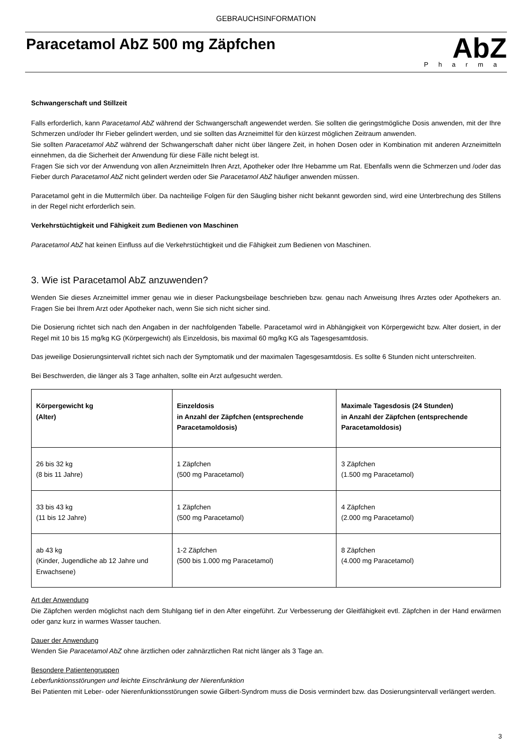GEBRAUCHSINFORMATION
Paracetamol AbZ 500 mg Zäpfchen
AbZ
Pharma
Schwangerschaft und Stillzeit
Falls erforderlich, kann Paracetamol AbZ während der Schwangerschaft angewendet werden. Sie sollten die geringstmögliche Dosis anwenden, mit der Ihre Schmerzen und/oder Ihr Fieber gelindert werden, und sie sollten das Arzneimittel für den kürzest möglichen Zeitraum anwenden.
Sie sollten Paracetamol AbZ während der Schwangerschaft daher nicht über längere Zeit, in hohen Dosen oder in Kombination mit anderen Arzneimitteln einnehmen, da die Sicherheit der Anwendung für diese Fälle nicht belegt ist.
Fragen Sie sich vor der Anwendung von allen Arzneimitteln Ihren Arzt, Apotheker oder Ihre Hebamme um Rat. Ebenfalls wenn die Schmerzen und /oder das Fieber durch Paracetamol AbZ nicht gelindert werden oder Sie Paracetamol AbZ häufiger anwenden müssen.
Paracetamol geht in die Muttermilch über. Da nachteilige Folgen für den Säugling bisher nicht bekannt geworden sind, wird eine Unterbrechung des Stillens in der Regel nicht erforderlich sein.
Verkehrstüchtigkeit und Fähigkeit zum Bedienen von Maschinen
Paracetamol AbZ hat keinen Einfluss auf die Verkehrstüchtigkeit und die Fähigkeit zum Bedienen von Maschinen.
3. Wie ist Paracetamol AbZ anzuwenden?
Wenden Sie dieses Arzneimittel immer genau wie in dieser Packungsbeilage beschrieben bzw. genau nach Anweisung Ihres Arztes oder Apothekers an. Fragen Sie bei Ihrem Arzt oder Apotheker nach, wenn Sie sich nicht sicher sind.
Die Dosierung richtet sich nach den Angaben in der nachfolgenden Tabelle. Paracetamol wird in Abhängigkeit von Körpergewicht bzw. Alter dosiert, in der Regel mit 10 bis 15 mg/kg KG (Körpergewicht) als Einzeldosis, bis maximal 60 mg/kg KG als Tagesgesamtdosis.
Das jeweilige Dosierungsintervall richtet sich nach der Symptomatik und der maximalen Tagesgesamtdosis. Es sollte 6 Stunden nicht unterschreiten.
Bei Beschwerden, die länger als 3 Tage anhalten, sollte ein Arzt aufgesucht werden.
| Körpergewicht kg (Alter) | Einzeldosis in Anzahl der Zäpfchen (entsprechende Paracetamoldosis) | Maximale Tagesdosis (24 Stunden) in Anzahl der Zäpfchen (entsprechende Paracetamoldosis) |
| --- | --- | --- |
| 26 bis 32 kg (8 bis 11 Jahre) | 1 Zäpfchen (500 mg Paracetamol) | 3 Zäpfchen (1.500 mg Paracetamol) |
| 33 bis 43 kg (11 bis 12 Jahre) | 1 Zäpfchen (500 mg Paracetamol) | 4 Zäpfchen (2.000 mg Paracetamol) |
| ab 43 kg (Kinder, Jugendliche ab 12 Jahre und Erwachsene) | 1-2 Zäpfchen (500 bis 1.000 mg Paracetamol) | 8 Zäpfchen (4.000 mg Paracetamol) |
Art der Anwendung
Die Zäpfchen werden möglichst nach dem Stuhlgang tief in den After eingeführt. Zur Verbesserung der Gleitfähigkeit evtl. Zäpfchen in der Hand erwärmen oder ganz kurz in warmes Wasser tauchen.
Dauer der Anwendung
Wenden Sie Paracetamol AbZ ohne ärztlichen oder zahnärztlichen Rat nicht länger als 3 Tage an.
Besondere Patientengruppen
Leberfunktionsstörungen und leichte Einschränkung der Nierenfunktion
Bei Patienten mit Leber- oder Nierenfunktionsstörungen sowie Gilbert-Syndrom muss die Dosis vermindert bzw. das Dosierungsintervall verlängert werden.
3